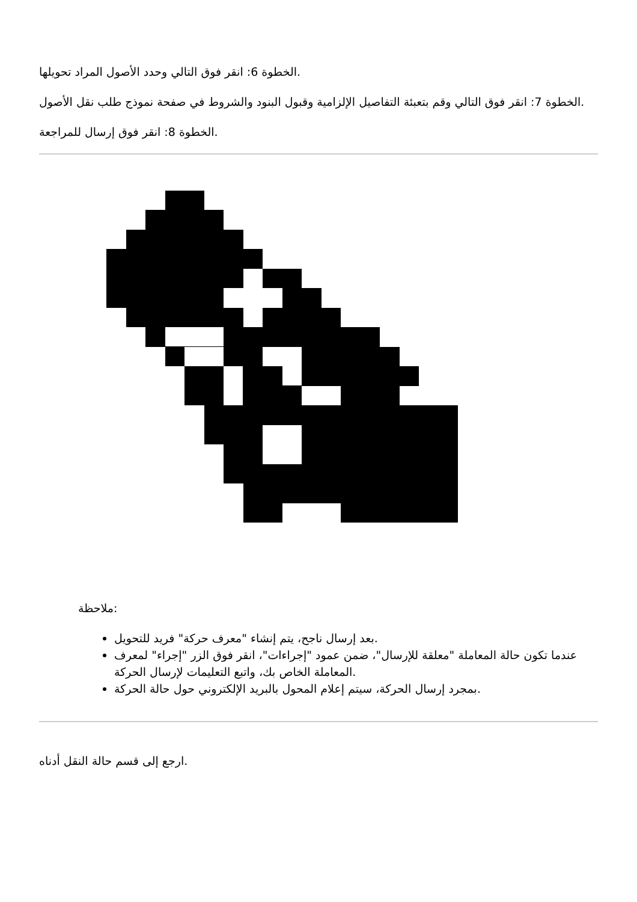الخطوة 6: انقر فوق التالي وحدد الأصول المراد تحويلها.
الخطوة 7: انقر فوق التالي وقم بتعبئة التفاصيل الإلزامية وقبول البنود والشروط في صفحة نموذج طلب نقل الأصول.
الخطوة 8: انقر فوق إرسال للمراجعة.
ملاحظة:
بعد إرسال ناجح، يتم إنشاء "معرف حركة" فريد للتحويل.
عندما تكون حالة المعاملة "معلقة للإرسال"، ضمن عمود "إجراءات"، انقر فوق الزر "إجراء" لمعرف المعاملة الخاص بك، واتبع التعليمات لإرسال الحركة.
بمجرد إرسال الحركة، سيتم إعلام المحول بالبريد الإلكتروني حول حالة الحركة.
ارجع إلى قسم حالة النقل أدناه.